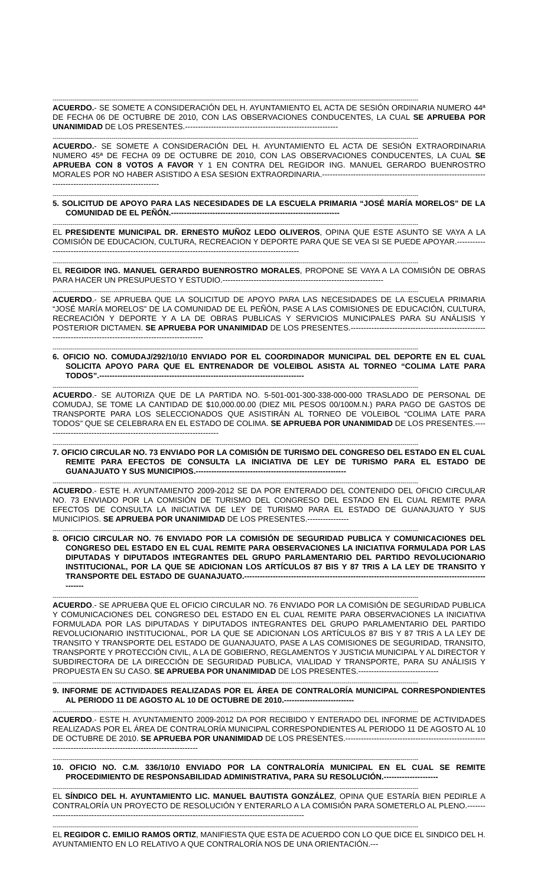------------------------------------------------------------------------------------------------------------------------------------------------------------------------------------------
ACUERDO.- SE SOMETE A CONSIDERACIÓN DEL H. AYUNTAMIENTO EL ACTA DE SESIÓN ORDINARIA NUMERO 44ª DE FECHA 06 DE OCTUBRE DE 2010, CON LAS OBSERVACIONES CONDUCENTES, LA CUAL SE APRUEBA POR UNANIMIDAD DE LOS PRESENTES.-----------------------------------------------------------
------------------------------------------------------------------------------------------------------------------------------------------------------------------------------------------
ACUERDO.- SE SOMETE A CONSIDERACIÓN DEL H. AYUNTAMIENTO EL ACTA DE SESIÓN EXTRAORDINARIA NUMERO 45ª DE FECHA 09 DE OCTUBRE DE 2010, CON LAS OBSERVACIONES CONDUCENTES, LA CUAL SE APRUEBA CON 8 VOTOS A FAVOR Y 1 EN CONTRA DEL REGIDOR ING. MANUEL GERARDO BUENROSTRO MORALES POR NO HABER ASISTIDO A ESA SESION EXTRAORDINARIA.--------------------------------------------------------------------------------------------------------
------------------------------------------------------------------------------------------------------------------------------------------------------------------------------------------
5. SOLICITUD DE APOYO PARA LAS NECESIDADES DE LA ESCUELA PRIMARIA “JOSÉ MARÍA MORELOS” DE LA COMUNIDAD DE EL PEÑÓN.-----------------------------------------------------------------
------------------------------------------------------------------------------------------------------------------------------------------------------------------------------------------
EL PRESIDENTE MUNICIPAL DR. ERNESTO MUÑOZ LEDO OLIVEROS, OPINA QUE ESTE ASUNTO SE VAYA A LA COMISIÓN DE EDUCACION, CULTURA, RECREACION Y DEPORTE PARA QUE SE VEA SI SE PUEDE APOYAR.----------------------------------------------------------------------------------------------------------
------------------------------------------------------------------------------------------------------------------------------------------------------------------------------------------
EL REGIDOR ING. MANUEL GERARDO BUENROSTRO MORALES, PROPONE SE VAYA A LA COMISIÓN DE OBRAS PARA HACER UN PRESUPUESTO Y ESTUDIO.--------------------------------------------------------------
------------------------------------------------------------------------------------------------------------------------------------------------------------------------------------------
ACUERDO.- SE APRUEBA QUE LA SOLICITUD DE APOYO PARA LAS NECESIDADES DE LA ESCUELA PRIMARIA “JOSÉ MARÍA MORELOS” DE LA COMUNIDAD DE EL PEÑÓN, PASE A LAS COMISIONES DE EDUCACIÓN, CULTURA, RECREACIÓN Y DEPORTE Y A LA DE OBRAS PUBLICAS Y SERVICIOS MUNICIPALES PARA SU ANÁLISIS Y POSTERIOR DICTAMEN. SE APRUEBA POR UNANIMIDAD DE LOS PRESENTES.--------------------------------------------------------------------------------------------------------------
------------------------------------------------------------------------------------------------------------------------------------------------------------------------------------------
6. OFICIO NO. COMUDAJ/292/10/10 ENVIADO POR EL COORDINADOR MUNICIPAL DEL DEPORTE EN EL CUAL SOLICITA APOYO PARA QUE EL ENTRENADOR DE VOLEIBOL ASISTA AL TORNEO “COLIMA LATE PARA TODOS”.-------------------------------------------------------------------------------
------------------------------------------------------------------------------------------------------------------------------------------------------------------------------------------
ACUERDO.- SE AUTORIZA QUE DE LA PARTIDA NO. 5-501-001-300-338-000-000 TRASLADO DE PERSONAL DE COMUDAJ, SE TOME LA CANTIDAD DE $10,000.00.00 (DIEZ MIL PESOS 00/100M.N.) PARA PAGO DE GASTOS DE TRANSPORTE PARA LOS SELECCIONADOS QUE ASISTIRÁN AL TORNEO DE VOLEIBOL “COLIMA LATE PARA TODOS” QUE SE CELEBRARA EN EL ESTADO DE COLIMA. SE APRUEBA POR UNANIMIDAD DE LOS PRESENTES.--------------------------------------------------------------------
------------------------------------------------------------------------------------------------------------------------------------------------------------------------------------------
7. OFICIO CIRCULAR NO. 73 ENVIADO POR LA COMISIÓN DE TURISMO DEL CONGRESO DEL ESTADO EN EL CUAL REMITE PARA EFECTOS DE CONSULTA LA INICIATIVA DE LEY DE TURISMO PARA EL ESTADO DE GUANAJUATO Y SUS MUNICIPIOS.----------------------------------------------------------
------------------------------------------------------------------------------------------------------------------------------------------------------------------------------------------
ACUERDO.- ESTE H. AYUNTAMIENTO 2009-2012 SE DA POR ENTERADO DEL CONTENIDO DEL OFICIO CIRCULAR NO. 73 ENVIADO POR LA COMISIÓN DE TURISMO DEL CONGRESO DEL ESTADO EN EL CUAL REMITE PARA EFECTOS DE CONSULTA LA INICIATIVA DE LEY DE TURISMO PARA EL ESTADO DE GUANAJUATO Y SUS MUNICIPIOS. SE APRUEBA POR UNANIMIDAD DE LOS PRESENTES.----------------
------------------------------------------------------------------------------------------------------------------------------------------------------------------------------------------
8. OFICIO CIRCULAR NO. 76 ENVIADO POR LA COMISIÓN DE SEGURIDAD PUBLICA Y COMUNICACIONES DEL CONGRESO DEL ESTADO EN EL CUAL REMITE PARA OBSERVACIONES LA INICIATIVA FORMULADA POR LAS DIPUTADAS Y DIPUTADOS INTEGRANTES DEL GRUPO PARLAMENTARIO DEL PARTIDO REVOLUCIONARIO INSTITUCIONAL, POR LA QUE SE ADICIONAN LOS ARTÍCULOS 87 BIS Y 87 TRIS A LA LEY DE TRANSITO Y TRANSPORTE DEL ESTADO DE GUANAJUATO.----------------------------------------------------------------------------------------------------
------------------------------------------------------------------------------------------------------------------------------------------------------------------------------------------
ACUERDO.- SE APRUEBA QUE EL OFICIO CIRCULAR NO. 76 ENVIADO POR LA COMISIÓN DE SEGURIDAD PUBLICA Y COMUNICACIONES DEL CONGRESO DEL ESTADO EN EL CUAL REMITE PARA OBSERVACIONES LA INICIATIVA FORMULADA POR LAS DIPUTADAS Y DIPUTADOS INTEGRANTES DEL GRUPO PARLAMENTARIO DEL PARTIDO REVOLUCIONARIO INSTITUCIONAL, POR LA QUE SE ADICIONAN LOS ARTÍCULOS 87 BIS Y 87 TRIS A LA LEY DE TRANSITO Y TRANSPORTE DEL ESTADO DE GUANAJUATO, PASE A LAS COMISIONES DE SEGURIDAD, TRANSITO, TRANSPORTE Y PROTECCIÓN CIVIL, A LA DE GOBIERNO, REGLAMENTOS Y JUSTICIA MUNICIPAL Y AL DIRECTOR Y SUBDIRECTORA DE LA DIRECCIÓN DE SEGURIDAD PUBLICA, VIALIDAD Y TRANSPORTE, PARA SU ANÁLISIS Y PROPUESTA EN SU CASO. SE APRUEBA POR UNANIMIDAD DE LOS PRESENTES.-------------------------------
------------------------------------------------------------------------------------------------------------------------------------------------------------------------------------------
9. INFORME DE ACTIVIDADES REALIZADAS POR EL ÁREA DE CONTRALORÍA MUNICIPAL CORRESPONDIENTES AL PERIODO 11 DE AGOSTO AL 10 DE OCTUBRE DE 2010.---------------------------
------------------------------------------------------------------------------------------------------------------------------------------------------------------------------------------
ACUERDO.- ESTE H. AYUNTAMIENTO 2009-2012 DA POR RECIBIDO Y ENTERADO DEL INFORME DE ACTIVIDADES REALIZADAS POR EL ÁREA DE CONTRALORÍA MUNICIPAL CORRESPONDIENTES AL PERIODO 11 DE AGOSTO AL 10 DE OCTUBRE DE 2010. SE APRUEBA POR UNANIMIDAD DE LOS PRESENTES.--------------------------------------------------------------------------------------------------------------
------------------------------------------------------------------------------------------------------------------------------------------------------------------------------------------
10. OFICIO NO. C.M. 336/10/10 ENVIADO POR LA CONTRALORÍA MUNICIPAL EN EL CUAL SE REMITE PROCEDIMIENTO DE RESPONSABILIDAD ADMINISTRATIVA, PARA SU RESOLUCIÓN.---------------------
------------------------------------------------------------------------------------------------------------------------------------------------------------------------------------------
EL SÍNDICO DEL H. AYUNTAMIENTO LIC. MANUEL BAUTISTA GONZÁLEZ, OPINA QUE ESTARÍA BIEN PEDIRLE A CONTRALORÍA UN PROYECTO DE RESOLUCIÓN Y ENTERARLO A LA COMISIÓN PARA SOMETERLO AL PLENO.--------------------------------------------------------------------------------------------------------
------------------------------------------------------------------------------------------------------------------------------------------------------------------------------------------
EL REGIDOR C. EMILIO RAMOS ORTIZ, MANIFIESTA QUE ESTA DE ACUERDO CON LO QUE DICE EL SINDICO DEL H. AYUNTAMIENTO EN LO RELATIVO A QUE CONTRALORÍA NOS DE UNA ORIENTACIÓN.---